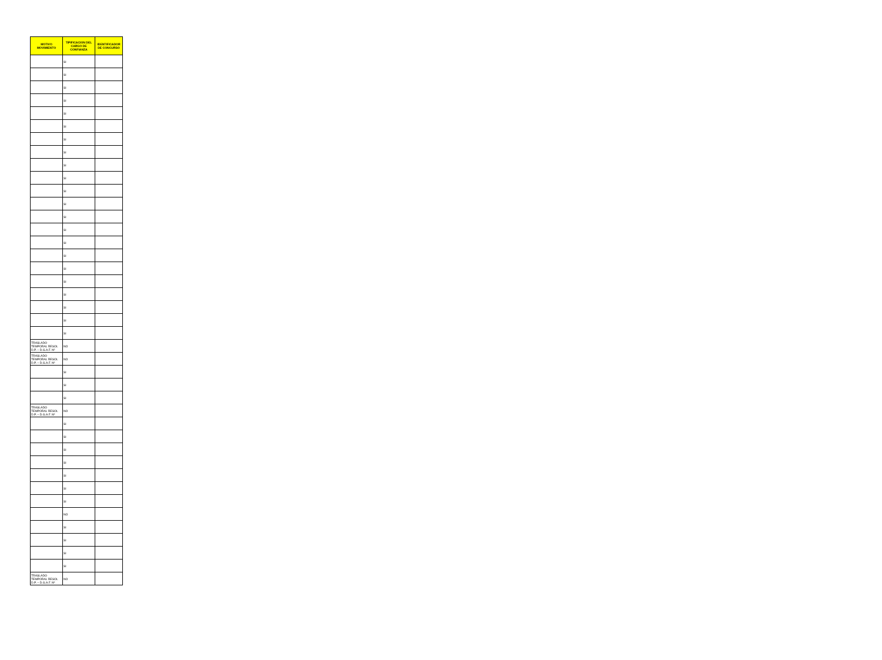| MOTIVO MOVIMIENTO | TIPIFICACION DEL CARGO DE CONFIANZA | IDENTIFICADOR DE CONCURSO |
| --- | --- | --- |
| | SI | |
| | SI | |
| | SI | |
| | SI | |
| | SI | |
| | SI | |
| | SI | |
| | SI | |
| | SI | |
| | SI | |
| | SI | |
| | SI | |
| | SI | |
| | SI | |
| | SI | |
| | SI | |
| | SI | |
| | SI | |
| | SI | |
| | SI | |
| | SI | |
| | SI | |
| TRASLADO TEMPORAL RESOL D.P. – D.G.A.F. Nº | NO | |
| TRASLADO TEMPORAL RESOL D.P. – D.G.A.F. Nº | NO | |
| | SI | |
| | SI | |
| | SI | |
| TRASLADO TEMPORAL RESOL D.P. – D.G.A.F. Nº | NO | |
| | SI | |
| | SI | |
| | SI | |
| | SI | |
| | SI | |
| | SI | |
| | SI | |
| | NO | |
| | SI | |
| | SI | |
| | SI | |
| | SI | |
| TRASLADO TEMPORAL RESOL D.P. – D.G.A.F. Nº | NO | |